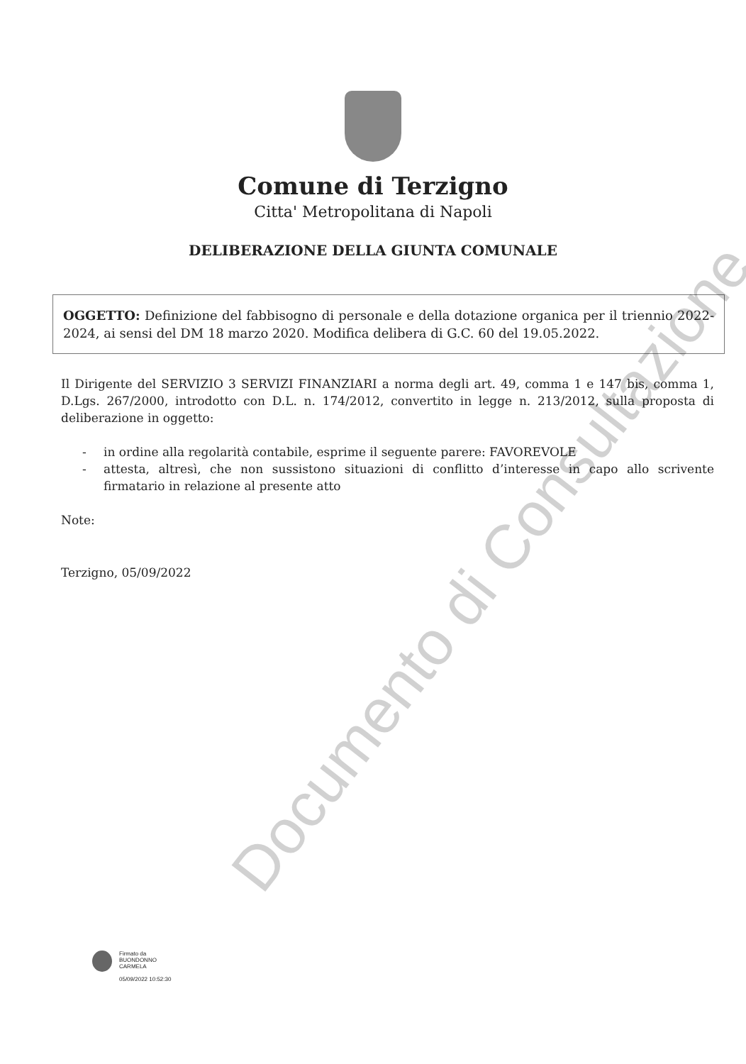Comune di Terzigno
Citta' Metropolitana di Napoli
DELIBERAZIONE DELLA GIUNTA COMUNALE
OGGETTO: Definizione del fabbisogno di personale e della dotazione organica per il triennio 2022-2024, ai sensi del DM 18 marzo 2020. Modifica delibera di G.C. 60 del 19.05.2022.
Il Dirigente del SERVIZIO 3 SERVIZI FINANZIARI a norma degli art. 49, comma 1 e 147 bis, comma 1, D.Lgs. 267/2000, introdotto con D.L. n. 174/2012, convertito in legge n. 213/2012, sulla proposta di deliberazione in oggetto:
- in ordine alla regolarità contabile, esprime il seguente parere: FAVOREVOLE
- attesta, altresì, che non sussistono situazioni di conflitto d’interesse in capo allo scrivente firmatario in relazione al presente atto
Note:
Terzigno, 05/09/2022
Firmato da
BUONDONNO
CARMELA
05/09/2022 10:52:30
Documento di Consultazione